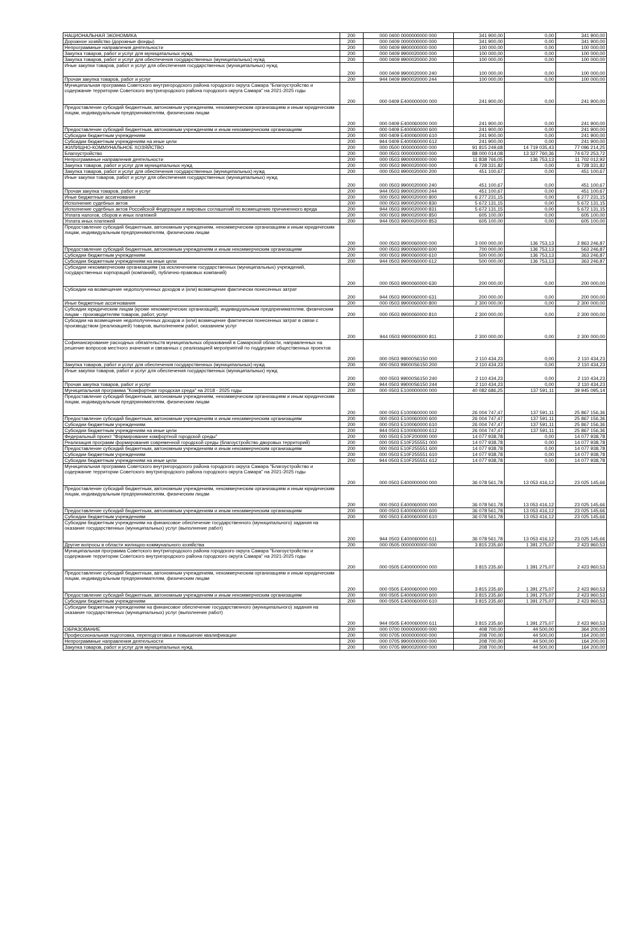| НАЦИОНАЛЬНАЯ ЭКОНОМИКА | 200 | 000 0400 0000000000 000 | 341 900,00 | 0,00 | 341 900,00 |
| Дорожное хозяйство (дорожные фонды) | 200 | 000 0409 0000000000 000 | 341 900,00 | 0,00 | 341 900,00 |
| Непрограммные направления деятельности | 200 | 000 0409 9900000000 000 | 100 000,00 | 0,00 | 100 000,00 |
| Закупка товаров, работ и услуг для муниципальных нужд | 200 | 000 0409 9900020000 000 | 100 000,00 | 0,00 | 100 000,00 |
| Закупка товаров, работ и услуг для обеспечения государственных (муниципальных) нужд | 200 | 000 0409 9900020000 200 | 100 000,00 | 0,00 | 100 000,00 |
| Иные закупки товаров, работ и услуг для обеспечения государственных (муниципальных) нужд | 200 | 000 0409 9900020000 240 | 100 000,00 | 0,00 | 100 000,00 |
| Прочая закупка товаров, работ и услуг | 200 | 944 0409 9900020000 244 | 100 000,00 | 0,00 | 100 000,00 |
| Муниципальная программа Советского внутригородского района городского округа Самара "Благоустройство и содержание территории Советского внутригородского района городского округа Самара" на 2021-2025 годы | 200 | 000 0409 E400000000 000 | 241 900,00 | 0,00 | 241 900,00 |
| Предоставление субсидий бюджетным, автономным учреждениям, некоммерческим организациям и иным юридическим лицам, индивидуальным предпринимателям, физическим лицам | 200 | 000 0409 E400060000 000 | 241 900,00 | 0,00 | 241 900,00 |
| Предоставление субсидий бюджетным, автономным учреждениям и иным некоммерческим организациям | 200 | 000 0409 E400060000 600 | 241 900,00 | 0,00 | 241 900,00 |
| Субсидии бюджетным учреждениям | 200 | 000 0409 E400060000 610 | 241 900,00 | 0,00 | 241 900,00 |
| Субсидии бюджетным учреждениям на иные цели | 200 | 944 0409 E400060000 612 | 241 900,00 | 0,00 | 241 900,00 |
| ЖИЛИЩНО-КОММУНАЛЬНОЕ ХОЗЯЙСТВО | 200 | 000 0500 0000000000 000 | 91 815 249,68 | 14 719 035,43 | 77 096 214,25 |
| Благоустройство | 200 | 000 0503 0000000000 000 | 88 000 014,08 | 13 327 760,36 | 74 672 253,72 |
| Непрограммные направления деятельности | 200 | 000 0503 9900000000 000 | 11 838 766,05 | 136 753,13 | 11 702 012,92 |
| Закупка товаров, работ и услуг для муниципальных нужд | 200 | 000 0503 9900020000 000 | 6 728 331,82 | 0,00 | 6 728 331,82 |
| Закупка товаров, работ и услуг для обеспечения государственных (муниципальных) нужд | 200 | 000 0503 9900020000 200 | 451 100,67 | 0,00 | 451 100,67 |
| Иные закупки товаров, работ и услуг для обеспечения государственных (муниципальных) нужд | 200 | 000 0503 9900020000 240 | 451 100,67 | 0,00 | 451 100,67 |
| Прочая закупка товаров, работ и услуг | 200 | 944 0503 9900020000 244 | 451 100,67 | 0,00 | 451 100,67 |
| Иные бюджетные ассигнования | 200 | 000 0503 9900020000 800 | 6 277 231,15 | 0,00 | 6 277 231,15 |
| Исполнение судебных актов | 200 | 000 0503 9900020000 830 | 5 672 131,15 | 0,00 | 5 672 131,15 |
| Исполнение судебных актов Российской Федерации и мировых соглашений по возмещению причиненного вреда | 200 | 944 0503 9900020000 831 | 5 672 131,15 | 0,00 | 5 672 131,15 |
| Уплата налогов, сборов и иных платежей | 200 | 000 0503 9900020000 850 | 605 100,00 | 0,00 | 605 100,00 |
| Уплата иных платежей | 200 | 944 0503 9900020000 853 | 605 100,00 | 0,00 | 605 100,00 |
| Предоставление субсидий бюджетным, автономным учреждениям, некоммерческим организациям и иным юридическим лицам, индивидуальным предпринимателям, физическим лицам | 200 | 000 0503 9900060000 000 | 3 000 000,00 | 136 753,13 | 2 863 246,87 |
| Предоставление субсидий бюджетным, автономным учреждениям и иным некоммерческим организациям | 200 | 000 0503 9900060000 600 | 700 000,00 | 136 753,13 | 563 246,87 |
| Субсидии бюджетным учреждениям | 200 | 000 0503 9900060000 610 | 500 000,00 | 136 753,13 | 363 246,87 |
| Субсидии бюджетным учреждениям на иные цели | 200 | 944 0503 9900060000 612 | 500 000,00 | 136 753,13 | 363 246,87 |
| Субсидии некоммерческим организациям (за исключением государственных (муниципальных) учреждений, государственных корпораций (компаний), публично-правовых компаний) | 200 | 000 0503 9900060000 630 | 200 000,00 | 0,00 | 200 000,00 |
| Субсидии на возмещение недополученных доходов и (или) возмещение фактически понесенных затрат | 200 | 944 0503 9900060000 631 | 200 000,00 | 0,00 | 200 000,00 |
| Иные бюджетные ассигнования | 200 | 000 0503 9900060000 800 | 2 300 000,00 | 0,00 | 2 300 000,00 |
| Субсидии юридическим лицам (кроме некоммерческих организаций), индивидуальным предпринимателям, физическим лицам - производителям товаров, работ, услуг | 200 | 000 0503 9900060000 810 | 2 300 000,00 | 0,00 | 2 300 000,00 |
| Субсидии на возмещение недополученных доходов и (или) возмещение фактически понесенных затрат в связи с производством (реализацией) товаров, выполнением работ, оказанием услуг | 200 | 944 0503 9900060000 811 | 2 300 000,00 | 0,00 | 2 300 000,00 |
| Софинансирование расходных обязательств муниципальных образований в Самарской области, направленных на решение вопросов местного значения и связанных с реализацией мероприятий по поддержке общественных проектов | 200 | 000 0503 99000S6150 000 | 2 110 434,23 | 0,00 | 2 110 434,23 |
| Закупка товаров, работ и услуг для обеспечения государственных (муниципальных) нужд | 200 | 000 0503 99000S6150 200 | 2 110 434,23 | 0,00 | 2 110 434,23 |
| Иные закупки товаров, работ и услуг для обеспечения государственных (муниципальных) нужд | 200 | 000 0503 99000S6150 240 | 2 110 434,23 | 0,00 | 2 110 434,23 |
| Прочая закупка товаров, работ и услуг | 200 | 944 0503 99000S6150 244 | 2 110 434,23 | 0,00 | 2 110 434,23 |
| Муниципальная программа "Комфортная городская среда" на 2018 - 2025 годы | 200 | 000 0503 E100000000 000 | 40 082 686,25 | 137 591,11 | 39 945 095,14 |
| Предоставление субсидий бюджетным, автономным учреждениям, некоммерческим организациям и иным юридическим лицам, индивидуальным предпринимателям, физическим лицам | 200 | 000 0503 E100060000 000 | 26 004 747,47 | 137 591,11 | 25 867 156,36 |
| Предоставление субсидий бюджетным, автономным учреждениям и иным некоммерческим организациям | 200 | 000 0503 E100060000 600 | 26 004 747,47 | 137 591,11 | 25 867 156,36 |
| Субсидии бюджетным учреждениям | 200 | 000 0503 E100060000 610 | 26 004 747,47 | 137 591,11 | 25 867 156,36 |
| Субсидии бюджетным учреждениям на иные цели | 200 | 944 0503 E100060000 612 | 26 004 747,47 | 137 591,11 | 25 867 156,36 |
| Федеральный проект "Формирование комфортной городской среды" | 200 | 000 0503 E10F200000 000 | 14 077 938,78 | 0,00 | 14 077 938,78 |
| Реализация программ формирования современной городской среды (благоустройство дворовых территорий) | 200 | 000 0503 E10F255551 000 | 14 077 938,78 | 0,00 | 14 077 938,78 |
| Предоставление субсидий бюджетным, автономным учреждениям и иным некоммерческим организациям | 200 | 000 0503 E10F255551 600 | 14 077 938,78 | 0,00 | 14 077 938,78 |
| Субсидии бюджетным учреждениям | 200 | 000 0503 E10F255551 610 | 14 077 938,78 | 0,00 | 14 077 938,78 |
| Субсидии бюджетным учреждениям на иные цели | 200 | 944 0503 E10F255551 612 | 14 077 938,78 | 0,00 | 14 077 938,78 |
| Муниципальная программа Советского внутригородского района городского округа Самара "Благоустройство и содержание территории Советского внутригородского района городского округа Самара" на 2021-2025 годы | 200 | 000 0503 E400000000 000 | 36 078 561,78 | 13 053 416,12 | 23 025 145,66 |
| Предоставление субсидий бюджетным, автономным учреждениям, некоммерческим организациям и иным юридическим лицам, индивидуальным предпринимателям, физическим лицам | 200 | 000 0503 E400060000 000 | 36 078 561,78 | 13 053 416,12 | 23 025 145,66 |
| Предоставление субсидий бюджетным, автономным учреждениям и иным некоммерческим организациям | 200 | 000 0503 E400060000 600 | 36 078 561,78 | 13 053 416,12 | 23 025 145,66 |
| Субсидии бюджетным учреждениям | 200 | 000 0503 E400060000 610 | 36 078 561,78 | 13 053 416,12 | 23 025 145,66 |
| Субсидии бюджетным учреждениям на финансовое обеспечение государственного (муниципального) задания на оказание государственных (муниципальных) услуг (выполнение работ) | 200 | 944 0503 E400060000 611 | 36 078 561,78 | 13 053 416,12 | 23 025 145,66 |
| Другие вопросы в области жилищно-коммунального хозяйства | 200 | 000 0505 0000000000 000 | 3 815 235,60 | 1 391 275,07 | 2 423 960,53 |
| Муниципальная программа Советского внутригородского района городского округа Самара "Благоустройство и содержание территории Советского внутригородского района городского округа Самара" на 2021-2025 годы | 200 | 000 0505 E400000000 000 | 3 815 235,60 | 1 391 275,07 | 2 423 960,53 |
| Предоставление субсидий бюджетным, автономным учреждениям, некоммерческим организациям и иным юридическим лицам, индивидуальным предпринимателям, физическим лицам | 200 | 000 0505 E400060000 000 | 3 815 235,60 | 1 391 275,07 | 2 423 960,53 |
| Предоставление субсидий бюджетным, автономным учреждениям и иным некоммерческим организациям | 200 | 000 0505 E400060000 600 | 3 815 235,60 | 1 391 275,07 | 2 423 960,53 |
| Субсидии бюджетным учреждениям | 200 | 000 0505 E400060000 610 | 3 815 235,60 | 1 391 275,07 | 2 423 960,53 |
| Субсидии бюджетным учреждениям на финансовое обеспечение государственного (муниципального) задания на оказание государственных (муниципальных) услуг (выполнение работ) | 200 | 944 0505 E400060000 611 | 3 815 235,60 | 1 391 275,07 | 2 423 960,53 |
| ОБРАЗОВАНИЕ | 200 | 000 0700 0000000000 000 | 408 700,00 | 44 500,00 | 364 200,00 |
| Профессиональная подготовка, переподготовка и повышение квалификации | 200 | 000 0705 0000000000 000 | 208 700,00 | 44 500,00 | 164 200,00 |
| Непрограммные направления деятельности | 200 | 000 0705 9900000000 000 | 208 700,00 | 44 500,00 | 164 200,00 |
| Закупка товаров, работ и услуг для муниципальных нужд | 200 | 000 0705 9900020000 000 | 208 700,00 | 44 500,00 | 164 200,00 |